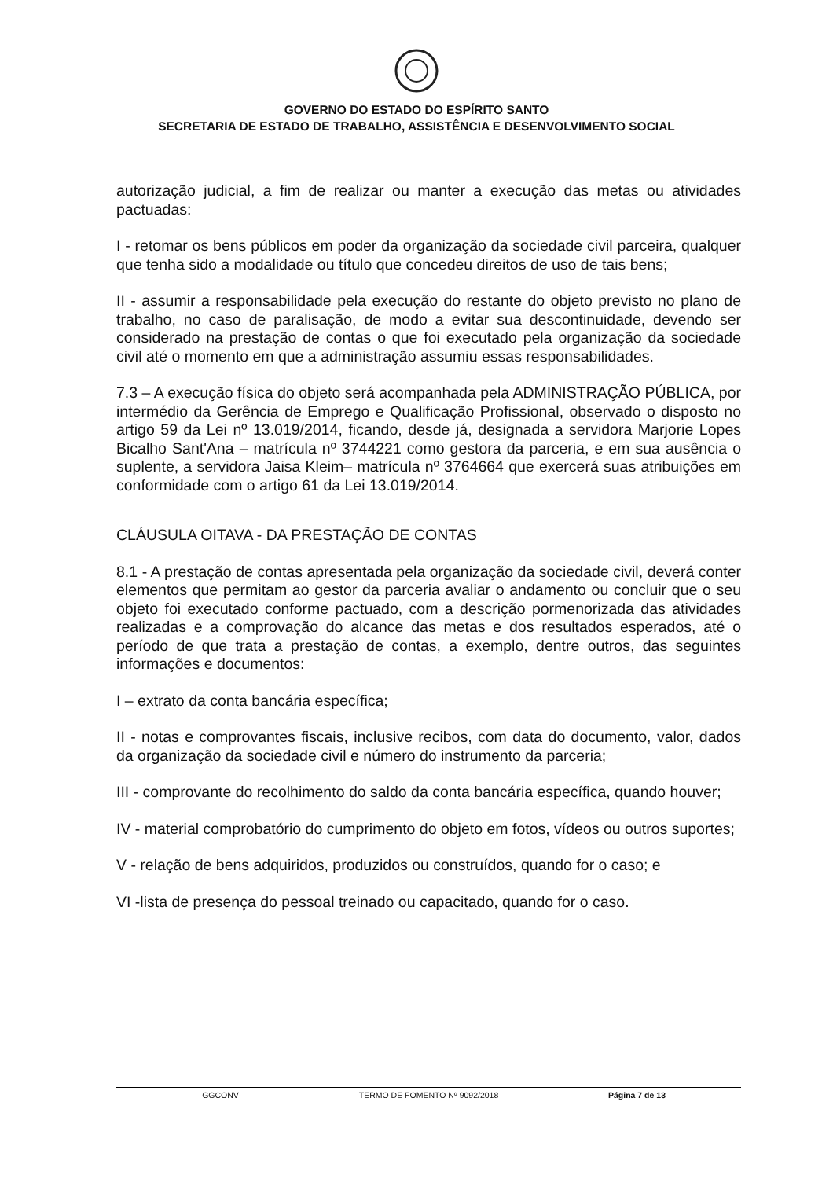GOVERNO DO ESTADO DO ESPÍRITO SANTO
SECRETARIA DE ESTADO DE TRABALHO, ASSISTÊNCIA E DESENVOLVIMENTO SOCIAL
autorização judicial, a fim de realizar ou manter a execução das metas ou atividades pactuadas:
I - retomar os bens públicos em poder da organização da sociedade civil parceira, qualquer que tenha sido a modalidade ou título que concedeu direitos de uso de tais bens;
II - assumir a responsabilidade pela execução do restante do objeto previsto no plano de trabalho, no caso de paralisação, de modo a evitar sua descontinuidade, devendo ser considerado na prestação de contas o que foi executado pela organização da sociedade civil até o momento em que a administração assumiu essas responsabilidades.
7.3 – A execução física do objeto será acompanhada pela ADMINISTRAÇÃO PÚBLICA, por intermédio da Gerência de Emprego e Qualificação Profissional, observado o disposto no artigo 59 da Lei nº 13.019/2014, ficando, desde já, designada a servidora Marjorie Lopes Bicalho Sant'Ana – matrícula nº 3744221 como gestora da parceria, e em sua ausência o suplente, a servidora Jaisa Kleim– matrícula nº 3764664 que exercerá suas atribuições em conformidade com o artigo 61 da Lei 13.019/2014.
CLÁUSULA OITAVA - DA PRESTAÇÃO DE CONTAS
8.1 - A prestação de contas apresentada pela organização da sociedade civil, deverá conter elementos que permitam ao gestor da parceria avaliar o andamento ou concluir que o seu objeto foi executado conforme pactuado, com a descrição pormenorizada das atividades realizadas e a comprovação do alcance das metas e dos resultados esperados, até o período de que trata a prestação de contas, a exemplo, dentre outros, das seguintes informações e documentos:
I – extrato da conta bancária específica;
II - notas e comprovantes fiscais, inclusive recibos, com data do documento, valor, dados da organização da sociedade civil e número do instrumento da parceria;
III - comprovante do recolhimento do saldo da conta bancária específica, quando houver;
IV - material comprobatório do cumprimento do objeto em fotos, vídeos ou outros suportes;
V - relação de bens adquiridos, produzidos ou construídos, quando for o caso; e
VI -lista de presença do pessoal treinado ou capacitado, quando for o caso.
GGCONV TERMO DE FOMENTO Nº 9092/2018 Página 7 de 13